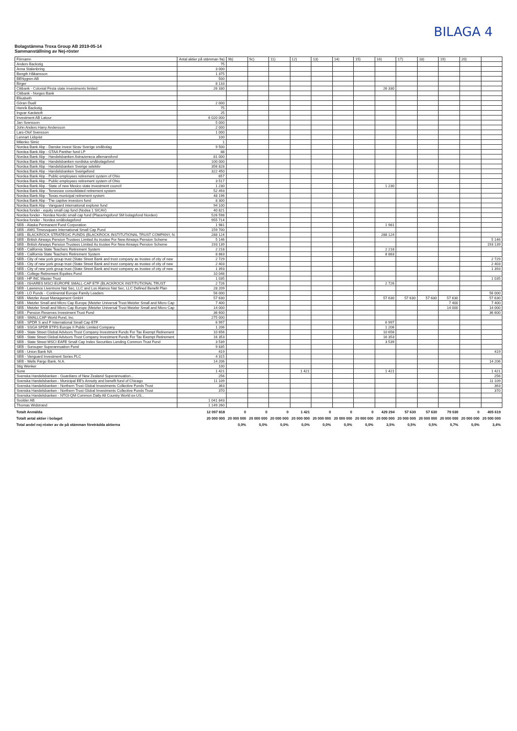BILAGA 4
Bolagstämma Troxa Group AB 2019-05-14
Sammanställning av Nej-röster
| Förnamn | Antal aktier på stämman 9a) | 9b) | 9c) | 11) | 12) | 13) | 14) | 15) | 16) | 17) | 18) | 19) | 20) | |
| --- | --- | --- | --- | --- | --- | --- | --- | --- | --- | --- | --- | --- | --- | --- |
| Anders Backstig | 75 | | | | | | | | | | | | | |
| Anna Stalenbring | 3 000 | | | | | | | | | | | | | |
| Bength Håkansson | 1 375 | | | | | | | | | | | | | |
| BENygren AB | 500 | | | | | | | | | | | | | |
| Birger | 8 133 | | | | | | | | | | | | | |
| Citibank - Colonial Firsta state investments limited | 26 330 | | | | | | | | 26 330 | | | | | |
| Citibank - Norges Bank | | | | | | | | | | | | | | |
| Elisabeth | | | | | | | | | | | | | | |
| Göran Duell | 2 000 | | | | | | | | | | | | | |
| Henrik Backstig | 75 | | | | | | | | | | | | | |
| Ingvar Kardetoft | 25 | | | | | | | | | | | | | |
| Investment AB Latour | 6 020 000 | | | | | | | | | | | | | |
| Jan Svensson | 5 000 | | | | | | | | | | | | | |
| John Anders Harry Andersson | 2 000 | | | | | | | | | | | | | |
| Lars-Olof Svensson | 1 000 | | | | | | | | | | | | | |
| Lennart Lidqvist | 100 | | | | | | | | | | | | | |
| Milenko Simic | 1 | | | | | | | | | | | | | |
| Nordea Bank Abp - Danske invest Sicav Sverige småbolag | 9 500 | | | | | | | | | | | | | |
| Nordea Bank Abp - GTAA Panther fund LP | 88 | | | | | | | | | | | | | |
| Nordea Bank Abp - Handelsbanken Astrazeneca allemansfond | 81 000 | | | | | | | | | | | | | |
| Nordea Bank Abp - Handelsbanken nordiska småbolagsfond | 100 000 | | | | | | | | | | | | | |
| Nordea Bank Abp - Handelsbanken Sverige selektiv | 356 828 | | | | | | | | | | | | | |
| Nordea Bank Abp - Handelsbanken Sverigefond | 322 450 | | | | | | | | | | | | | |
| Nordea Bank Abp - Public employees retirement system of Ohio | 657 | | | | | | | | | | | | | |
| Nordea Bank Abp - Public employees retirement system of Ohio | 3 517 | | | | | | | | | | | | | |
| Nordea Bank Abp - State of new Mexico state investment council | 1 230 | | | | | | | | 1 230 | | | | | |
| Nordea Bank Abp - Tenessee consolidated retirement system | 52 493 | | | | | | | | | | | | | |
| Nordea Bank Abp - Texas municipal retirement system | 48 196 | | | | | | | | | | | | | |
| Nordea Bank Abp - The captive investors fund | 8 300 | | | | | | | | | | | | | |
| Nordea Bank Abp - Vanguard international explorer fund | 94 100 | | | | | | | | | | | | | |
| Nordea fonder - equity small cap fund (Nodea 1 SICAV) | 40 821 | | | | | | | | | | | | | |
| Nordea fonder - Nordea Nordic small cap fund (Placeringsfond SM bolagsfond Norden) | 526 598 | | | | | | | | | | | | | |
| Nordea fonder - Nordea småbolagsfond | 955 714 | | | | | | | | | | | | | |
| SEB - Alaska Permanent Fund Corporation | 1 981 | | | | | | | | 1 981 | | | | | |
| SEB - AMG Timessquare International Small Cap Fund | 159 700 | | | | | | | | | | | | | |
| SEB - BLACKROCK STRATEGIC FUNDS (BLACKROCK INSTITUTIONAL TRUST COMPANY, N. | 288 124 | | | | | | | | 288 124 | | | | | |
| SEB - British Airways Pension Trustees Limited As trustee For New Airways Pension Scheme | 5 146 | | | | | | | | | | | | | 5 146 |
| SEB - British Airways Pension Trustees Limited As trustee For New Airways Pension Scheme | 193 139 | | | | | | | | | | | | | 193 139 |
| SEB - California State Teachers Retirement System | 2 218 | | | | | | | | 2 218 | | | | | |
| SEB - California State Teachers Retirement System | 8 883 | | | | | | | | 8 883 | | | | | |
| SEB - City of new york group trust (State Street Bank and trust company as trustee of city of new | 2 729 | | | | | | | | | | | | | 2 729 |
| SEB - City of new york group trust (State Street Bank and trust company as trustee of city of new | 2 403 | | | | | | | | | | | | | 2 403 |
| SEB - City of new york group trust (State Street Bank and trust company as trustee of city of new | 1 393 | | | | | | | | | | | | | 1 393 |
| SEB - College Retirement Equities Fund | 10 048 | | | | | | | | | | | | | |
| SEB - HP INC Master Trust | 1 035 | | | | | | | | | | | | | 1 035 |
| SEB - ISHARES MSCI EUROPE SMALL-CAP ETF (BLACKROCK INSTITUTIONAL TRUST | 2 726 | | | | | | | | 2 726 | | | | | |
| SEB - Lawrence Livermore Nat Sec, LLC and Los Alamos Nat Sec, LLC Defined Benefit Plan | 28 209 | | | | | | | | | | | | | |
| SEB - LO Funds - Continental Europe Family Leaders | 56 000 | | | | | | | | | | | | | 56 000 |
| SEB - Metzler Asset Management GmbH | 57 630 | | | | | | | | 57 630 | 57 630 | 57 630 | 57 630 | | 57 630 |
| SEB - Metzler Small and Micro Cap Europe (Metzler Universal Trust Metzler Small and Micro Cap | 7 400 | | | | | | | | | | | 7 400 | | 7 400 |
| SEB - Metzler Small and Micro Cap Europe (Metzler Universal Trust Metzler Small and Micro Cap | 14 000 | | | | | | | | | | | 14 000 | | 14 000 |
| SEB - Pension Reserves Investment Trust Fund | 36 600 | | | | | | | | | | | | | 36 600 |
| SEB - SMALLCAP World Fund, Inc. | 275 000 | | | | | | | | | | | | | |
| SEB - SPDR S and P International Small Cap ETF | 6 997 | | | | | | | | 6 997 | | | | | |
| SEB - SSGA SPDR ETFS Europe II Public Limited Company | 1 206 | | | | | | | | 1 206 | | | | | |
| SEB - State Street Global Advisors Trust Company Investment Funds For Tax Exempt Retirement | 10 656 | | | | | | | | 10 656 | | | | | |
| SEB - State Street Global Advisors Trust Company Investment Funds For Tax Exempt Retirement | 16 353 | | | | | | | | 16 353 | | | | | |
| SEB - State Street MSCI EAFE Small Cap Index Securities Lending Common Trust Fund | 3 539 | | | | | | | | 3 539 | | | | | |
| SEB - Sunsuper Superannuation Fund | 9 835 | | | | | | | | | | | | | |
| SEB - Union Bank NA | 419 | | | | | | | | | | | | | 419 |
| SEB - Vanguard Investment Series PLC | 4 315 | | | | | | | | | | | | | |
| SEB - Wells Fargo Bank, N.A. | 14 206 | | | | | | | | | | | | | 14 206 |
| Stig Wenker | 100 | | | | | | | | | | | | | |
| Sune | 1 421 | | | | 1 421 | | | | 1 421 | | | | | 1 421 |
| Svenska Handelsbanken - Guardians of New Zealand Superannuation... | 256 | | | | | | | | | | | | | 256 |
| Svenska Handelsbanken - Municipal EE's Annuity and benefit fund of Chicago | 11 109 | | | | | | | | | | | | | 11 109 |
| Svenska Handelsbanken - Northern Trust Global Investments Collective Funds Trust | 363 | | | | | | | | | | | | | 363 |
| Svenska Handelsbanken - Northern Trust Global Investments Collective Funds Trust | 370 | | | | | | | | | | | | | 370 |
| Svenska Handelsbanken - NTGI-QM Common Daily All Country World ex-US... | | | | | | | | | | | | | | |
| Svolder AB | 1 041 843 | | | | | | | | | | | | | |
| Thomas Widstrand | 1 149 260 | | | | | | | | | | | | | |
| Totalt Anmälda | 12 097 818 | 0 | 0 | 0 | 1 421 | 0 | 0 | 0 | 429 294 | 57 630 | 57 630 | 79 030 | 0 | 405 619 |
| Totalt antal aktier i bolaget | 20 000 000 | 20 000 000 | 20 000 000 | 20 000 000 | 20 000 000 | 20 000 000 | 20 000 000 | 20 000 000 | 20 000 000 | 20 000 000 | 20 000 000 | 20 000 000 | 20 000 000 | 20 000 000 |
| Total andel nej-röster av de på stämman företrädda aktierna | | 0,0% | 0,0% | 0,0% | 0,0% | 0,0% | 0,0% | 0,0% | 3,5% | 0,5% | 0,5% | 0,7% | 0,0% | 3,4% |